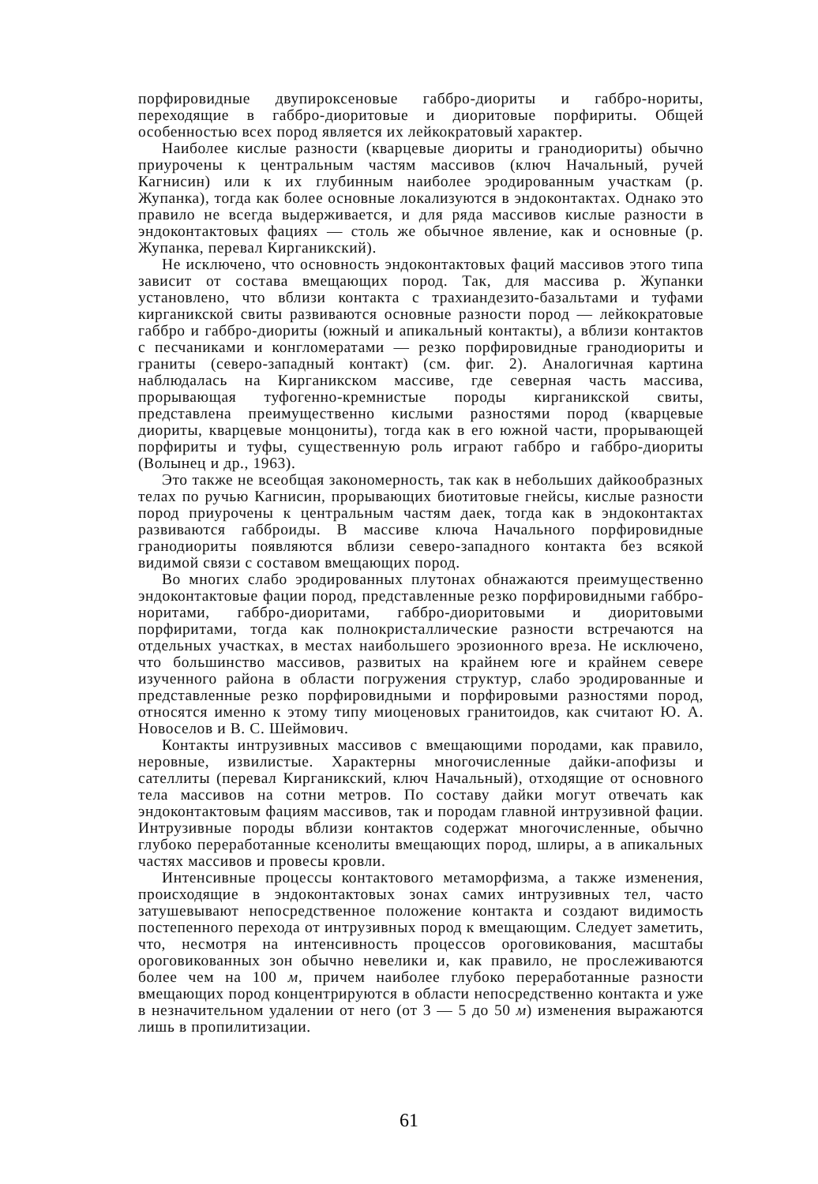порфировидные двупироксеновые габбро-диориты и габбро-нориты, переходящие в габбро-диоритовые и диоритовые порфириты. Общей особенностью всех пород является их лейкократовый характер.
Наиболее кислые разности (кварцевые диориты и гранодиориты) обычно приурочены к центральным частям массивов (ключ Начальный, ручей Кагнисин) или к их глубинным наиболее эродированным участкам (р. Жупанка), тогда как более основные локализуются в эндоконтактах. Однако это правило не всегда выдерживается, и для ряда массивов кислые разности в эндоконтактовых фациях — столь же обычное явление, как и основные (р. Жупанка, перевал Кирганикский).
Не исключено, что основность эндоконтактовых фаций массивов этого типа зависит от состава вмещающих пород. Так, для массива р. Жупанки установлено, что вблизи контакта с трахиандезито-базальтами и туфами кирганикской свиты развиваются основные разности пород — лейкократовые габбро и габбро-диориты (южный и апикальный контакты), а вблизи контактов с песчаниками и конгломератами — резко порфировидные гранодиориты и граниты (северо-западный контакт) (см. фиг. 2). Аналогичная картина наблюдалась на Кирганикском массиве, где северная часть массива, прорывающая туфогенно-кремнистые породы кирганикской свиты, представлена преимущественно кислыми разностями пород (кварцевые диориты, кварцевые монцониты), тогда как в его южной части, прорывающей порфириты и туфы, существенную роль играют габбро и габбро-диориты (Волынец и др., 1963).
Это также не всеобщая закономерность, так как в небольших дайкообразных телах по ручью Кагнисин, прорывающих биотитовые гнейсы, кислые разности пород приурочены к центральным частям даек, тогда как в эндоконтактах развиваются габброиды. В массиве ключа Начального порфировидные гранодиориты появляются вблизи северо-западного контакта без всякой видимой связи с составом вмещающих пород.
Во многих слабо эродированных плутонах обнажаются преимущественно эндоконтактовые фации пород, представленные резко порфировидными габбро-норитами, габбро-диоритами, габбро-диоритовыми и диоритовыми порфиритами, тогда как полнокристаллические разности встречаются на отдельных участках, в местах наибольшего эрозионного вреза. Не исключено, что большинство массивов, развитых на крайнем юге и крайнем севере изученного района в области погружения структур, слабо эродированные и представленные резко порфировидными и порфировыми разностями пород, относятся именно к этому типу миоценовых гранитоидов, как считают Ю. А. Новоселов и В. С. Шеймович.
Контакты интрузивных массивов с вмещающими породами, как правило, неровные, извилистые. Характерны многочисленные дайки-апофизы и сателлиты (перевал Кирганикский, ключ Начальный), отходящие от основного тела массивов на сотни метров. По составу дайки могут отвечать как эндоконтактовым фациям массивов, так и породам главной интрузивной фации. Интрузивные породы вблизи контактов содержат многочисленные, обычно глубоко переработанные ксенолиты вмещающих пород, шлиры, а в апикальных частях массивов и провесы кровли.
Интенсивные процессы контактового метаморфизма, а также изменения, происходящие в эндоконтактовых зонах самих интрузивных тел, часто затушевывают непосредственное положение контакта и создают видимость постепенного перехода от интрузивных пород к вмещающим. Следует заметить, что, несмотря на интенсивность процессов ороговикования, масштабы ороговикованных зон обычно невелики и, как правило, не прослеживаются более чем на 100 м, причем наиболее глубоко переработанные разности вмещающих пород концентрируются в области непосредственно контакта и уже в незначительном удалении от него (от 3 — 5 до 50 м) изменения выражаются лишь в пропилитизации.
61